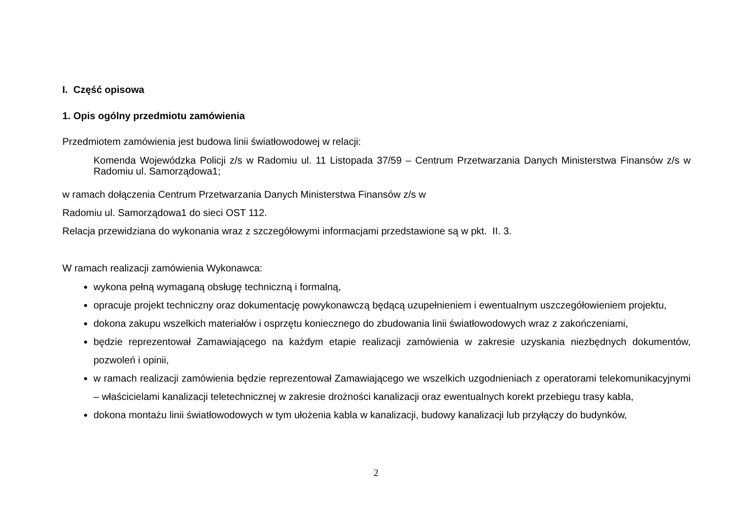I. Część opisowa
1. Opis ogólny przedmiotu zamówienia
Przedmiotem zamówienia jest budowa linii światłowodowej w relacji:
Komenda Wojewódzka Policji z/s w Radomiu ul. 11 Listopada 37/59 – Centrum Przetwarzania Danych Ministerstwa Finansów z/s w Radomiu ul. Samorządowa1;
w ramach dołączenia Centrum Przetwarzania Danych Ministerstwa Finansów z/s w
Radomiu ul. Samorządowa1 do sieci OST 112.
Relacja przewidziana do wykonania wraz z szczegółowymi informacjami przedstawione są w pkt. II. 3.
W ramach realizacji zamówienia Wykonawca:
wykona pełną wymaganą obsługę techniczną i formalną,
opracuje projekt techniczny oraz dokumentację powykonawczą będącą uzupełnieniem i ewentualnym uszczegółowieniem projektu,
dokona zakupu wszelkich materiałów i osprzętu koniecznego do zbudowania linii światłowodowych wraz z zakończeniami,
będzie reprezentował Zamawiającego na każdym etapie realizacji zamówienia w zakresie uzyskania niezbędnych dokumentów, pozwoleń i opinii,
w ramach realizacji zamówienia będzie reprezentował Zamawiającego we wszelkich uzgodnieniach z operatorami telekomunikacyjnymi – właścicielami kanalizacji teletechnicznej w zakresie drożności kanalizacji oraz ewentualnych korekt przebiegu trasy kabla,
dokona montażu linii światłowodowych w tym ułożenia kabla w kanalizacji, budowy kanalizacji lub przyłączy do budynków,
2